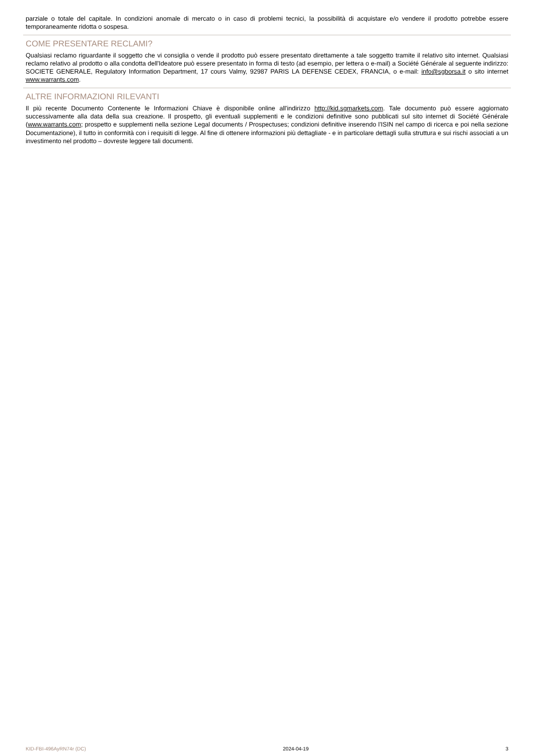parziale o totale del capitale. In condizioni anomale di mercato o in caso di problemi tecnici, la possibilità di acquistare e/o vendere il prodotto potrebbe essere temporaneamente ridotta o sospesa.
COME PRESENTARE RECLAMI?
Qualsiasi reclamo riguardante il soggetto che vi consiglia o vende il prodotto può essere presentato direttamente a tale soggetto tramite il relativo sito internet. Qualsiasi reclamo relativo al prodotto o alla condotta dell'Ideatore può essere presentato in forma di testo (ad esempio, per lettera o e-mail) a Société Générale al seguente indirizzo: SOCIETE GENERALE, Regulatory Information Department, 17 cours Valmy, 92987 PARIS LA DEFENSE CEDEX, FRANCIA, o e-mail: info@sgborsa.it o sito internet www.warrants.com.
ALTRE INFORMAZIONI RILEVANTI
Il più recente Documento Contenente le Informazioni Chiave è disponibile online all'indirizzo http://kid.sgmarkets.com. Tale documento può essere aggiornato successivamente alla data della sua creazione. Il prospetto, gli eventuali supplementi e le condizioni definitive sono pubblicati sul sito internet di Société Générale (www.warrants.com; prospetto e supplementi nella sezione Legal documents / Prospectuses; condizioni definitive inserendo l'ISIN nel campo di ricerca e poi nella sezione Documentazione), il tutto in conformità con i requisiti di legge. Al fine di ottenere informazioni più dettagliate - e in particolare dettagli sulla struttura e sui rischi associati a un investimento nel prodotto – dovreste leggere tali documenti.
KID-FBI-496AyRN74r (DC) 2024-04-19 3